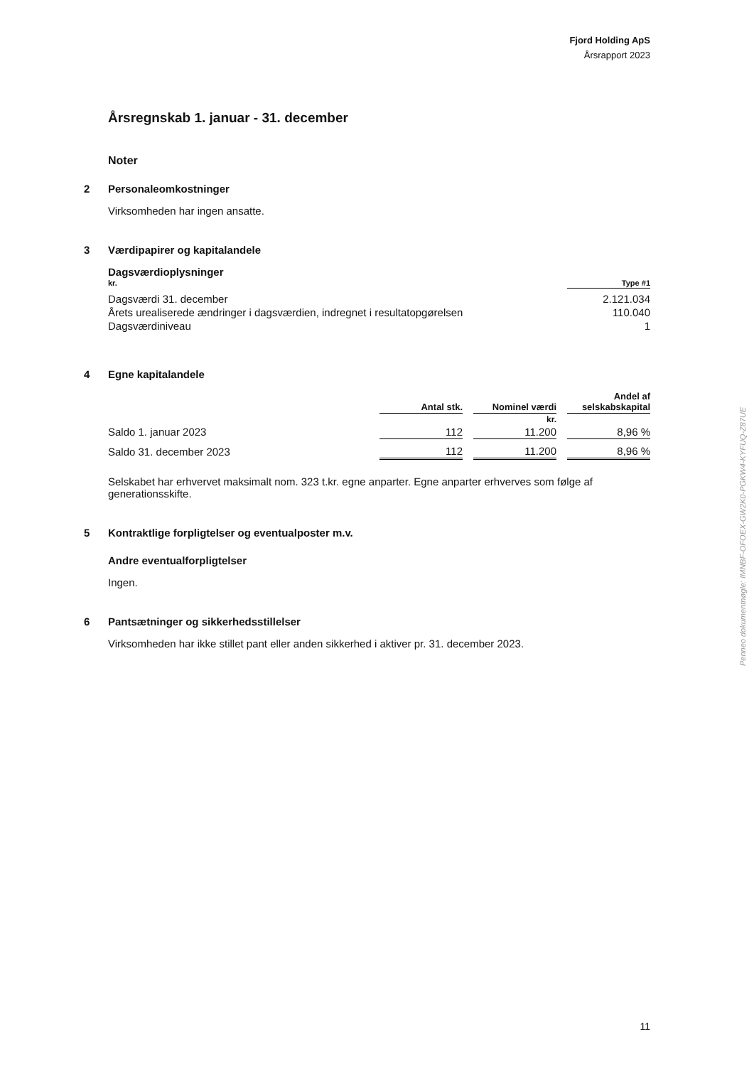Fjord Holding ApS
Årsrapport 2023
Årsregnskab 1. januar - 31. december
Noter
2 Personaleomkostninger
Virksomheden har ingen ansatte.
3 Værdipapirer og kapitalandele
Dagsværdioplysninger
| kr. | Type #1 |
| --- | --- |
| Dagsværdi 31. december | 2.121.034 |
| Årets urealiserede ændringer i dagsværdien, indregnet i resultatopgørelsen | 110.040 |
| Dagsværdiniveau | 1 |
4 Egne kapitalandele
| | Antal stk. | | Nominel værdi | | Andel af selskabskapital |
| --- | --- | --- | --- | --- | --- |
| | | | kr. | | |
| Saldo 1. januar 2023 | 112 | | 11.200 | | 8,96 % |
| Saldo 31. december 2023 | 112 | | 11.200 | | 8,96 % |
Selskabet har erhvervet maksimalt nom. 323 t.kr. egne anparter. Egne anparter erhverves som følge af generationsskifte.
5 Kontraktlige forpligtelser og eventualposter m.v.
Andre eventualforpligtelser
Ingen.
6 Pantsætninger og sikkerhedsstillelser
Virksomheden har ikke stillet pant eller anden sikkerhed i aktiver pr. 31. december 2023.
Penneo dokumentnøgle: IMNBF-OFOEX-GW2K0-PGKW4-KYFUQ-Z87UE
11